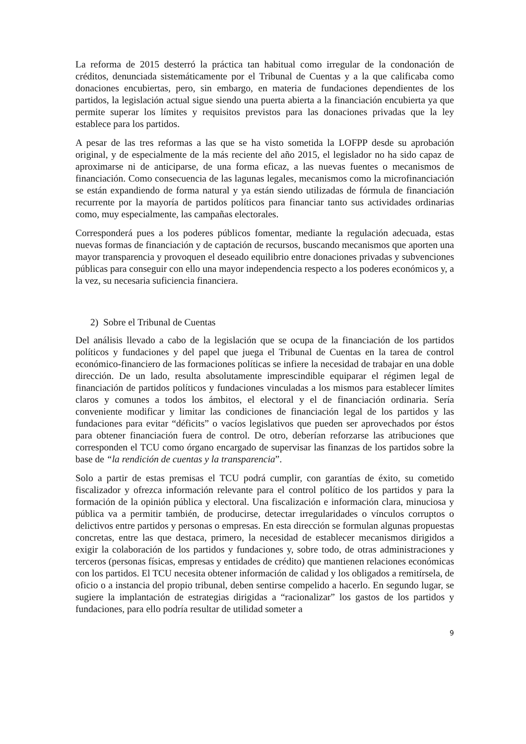La reforma de 2015 desterró la práctica tan habitual como irregular de la condonación de créditos, denunciada sistemáticamente por el Tribunal de Cuentas y a la que calificaba como donaciones encubiertas, pero, sin embargo, en materia de fundaciones dependientes de los partidos, la legislación actual sigue siendo una puerta abierta a la financiación encubierta ya que permite superar los límites y requisitos previstos para las donaciones privadas que la ley establece para los partidos.
A pesar de las tres reformas a las que se ha visto sometida la LOFPP desde su aprobación original, y de especialmente de la más reciente del año 2015, el legislador no ha sido capaz de aproximarse ni de anticiparse, de una forma eficaz, a las nuevas fuentes o mecanismos de financiación. Como consecuencia de las lagunas legales, mecanismos como la microfinanciación se están expandiendo de forma natural y ya están siendo utilizadas de fórmula de financiación recurrente por la mayoría de partidos políticos para financiar tanto sus actividades ordinarias como, muy especialmente, las campañas electorales.
Corresponderá pues a los poderes públicos fomentar, mediante la regulación adecuada, estas nuevas formas de financiación y de captación de recursos, buscando mecanismos que aporten una mayor transparencia y provoquen el deseado equilibrio entre donaciones privadas y subvenciones públicas para conseguir con ello una mayor independencia respecto a los poderes económicos y, a la vez, su necesaria suficiencia financiera.
2) Sobre el Tribunal de Cuentas
Del análisis llevado a cabo de la legislación que se ocupa de la financiación de los partidos políticos y fundaciones y del papel que juega el Tribunal de Cuentas en la tarea de control económico-financiero de las formaciones políticas se infiere la necesidad de trabajar en una doble dirección. De un lado, resulta absolutamente imprescindible equiparar el régimen legal de financiación de partidos políticos y fundaciones vinculadas a los mismos para establecer límites claros y comunes a todos los ámbitos, el electoral y el de financiación ordinaria. Sería conveniente modificar y limitar las condiciones de financiación legal de los partidos y las fundaciones para evitar “déficits” o vacíos legislativos que pueden ser aprovechados por éstos para obtener financiación fuera de control. De otro, deberían reforzarse las atribuciones que corresponden el TCU como órgano encargado de supervisar las finanzas de los partidos sobre la base de “la rendición de cuentas y la transparencia”.
Solo a partir de estas premisas el TCU podrá cumplir, con garantías de éxito, su cometido fiscalizador y ofrezca información relevante para el control político de los partidos y para la formación de la opinión pública y electoral. Una fiscalización e información clara, minuciosa y pública va a permitir también, de producirse, detectar irregularidades o vínculos corruptos o delictivos entre partidos y personas o empresas. En esta dirección se formulan algunas propuestas concretas, entre las que destaca, primero, la necesidad de establecer mecanismos dirigidos a exigir la colaboración de los partidos y fundaciones y, sobre todo, de otras administraciones y terceros (personas físicas, empresas y entidades de crédito) que mantienen relaciones económicas con los partidos. El TCU necesita obtener información de calidad y los obligados a remitírsela, de oficio o a instancia del propio tribunal, deben sentirse compelido a hacerlo. En segundo lugar, se sugiere la implantación de estrategias dirigidas a “racionalizar” los gastos de los partidos y fundaciones, para ello podría resultar de utilidad someter a
9